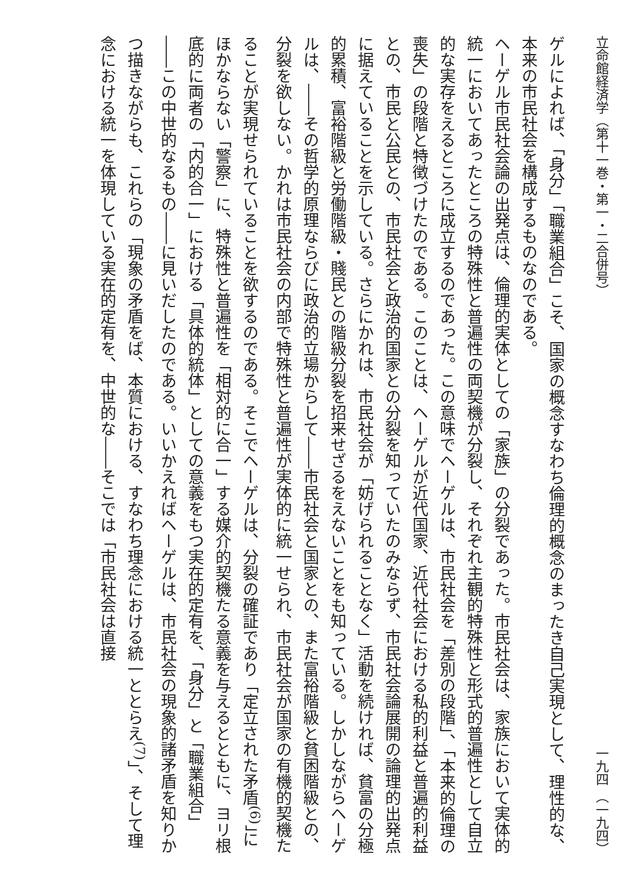立命館経済学（第十一巻・第一・二合併号） 一九四 （一九四）
ゲルによれば、「身分」「職業組合」こそ、国家の概念すなわち倫理的概念のまったき自己実現として、理性的な、本来の市民社会を構成するものなのである。
ヘーゲル市民社会論の出発点は、倫理的実体としての「家族」の分裂であった。市民社会は、家族において実体的統一においてあったところの特殊性と普遍性の両契機が分裂し、それぞれ主観的特殊性と形式的普遍性として自立的な実存をえるところに成立するのであった。この意味でヘーゲルは、市民社会を「差別の段階」、「本来的倫理の喪失」の段階と特徴づけたのである。このことは、ヘーゲルが近代国家、近代社会における私的利益と普遍的利益との、市民と公民との、市民社会と政治的国家との分裂を知っていたのみならず、市民社会論展開の論理的出発点に据えていることを示している。さらにかれは、市民社会が「妨げられることなく」活動を続ければ、貧富の分極的累積、富裕階級と労働階級・賤民との階級分裂を招来せざるをえないことをも知っている。しかしながらヘーゲルは、――その哲学的原理ならびに政治的立場からして――市民社会と国家との、また富裕階級と貧困階級との、分裂を欲しない。かれは市民社会の内部で特殊性と普遍性が実体的に統一せられ、市民社会が国家の有機的契機たることが実現せられていることを欲するのである。そこでヘーゲルは、分裂の確証であり「定立された矛盾<sup>(6)</sup>」にほかならない「警察」に、特殊性と普遍性を「相対的に合一」する媒介的契機たる意義を与えるとともに、ヨリ根底的に両者の「内的合一」における「具体的統体」としての意義をもつ実在的定有を、「身分」と「職業組合」――この中世的なるもの――に見いだしたのである。いいかえればヘーゲルは、市民社会の現象的諸矛盾を知りかつ描きながらも、これらの「現象の矛盾をば、本質における、すなわち理念における統一ととらえ<sup>(7)</sup>」、そして理念における統一を体現している実在的定有を、中世的な――そこでは「市民社会は直接